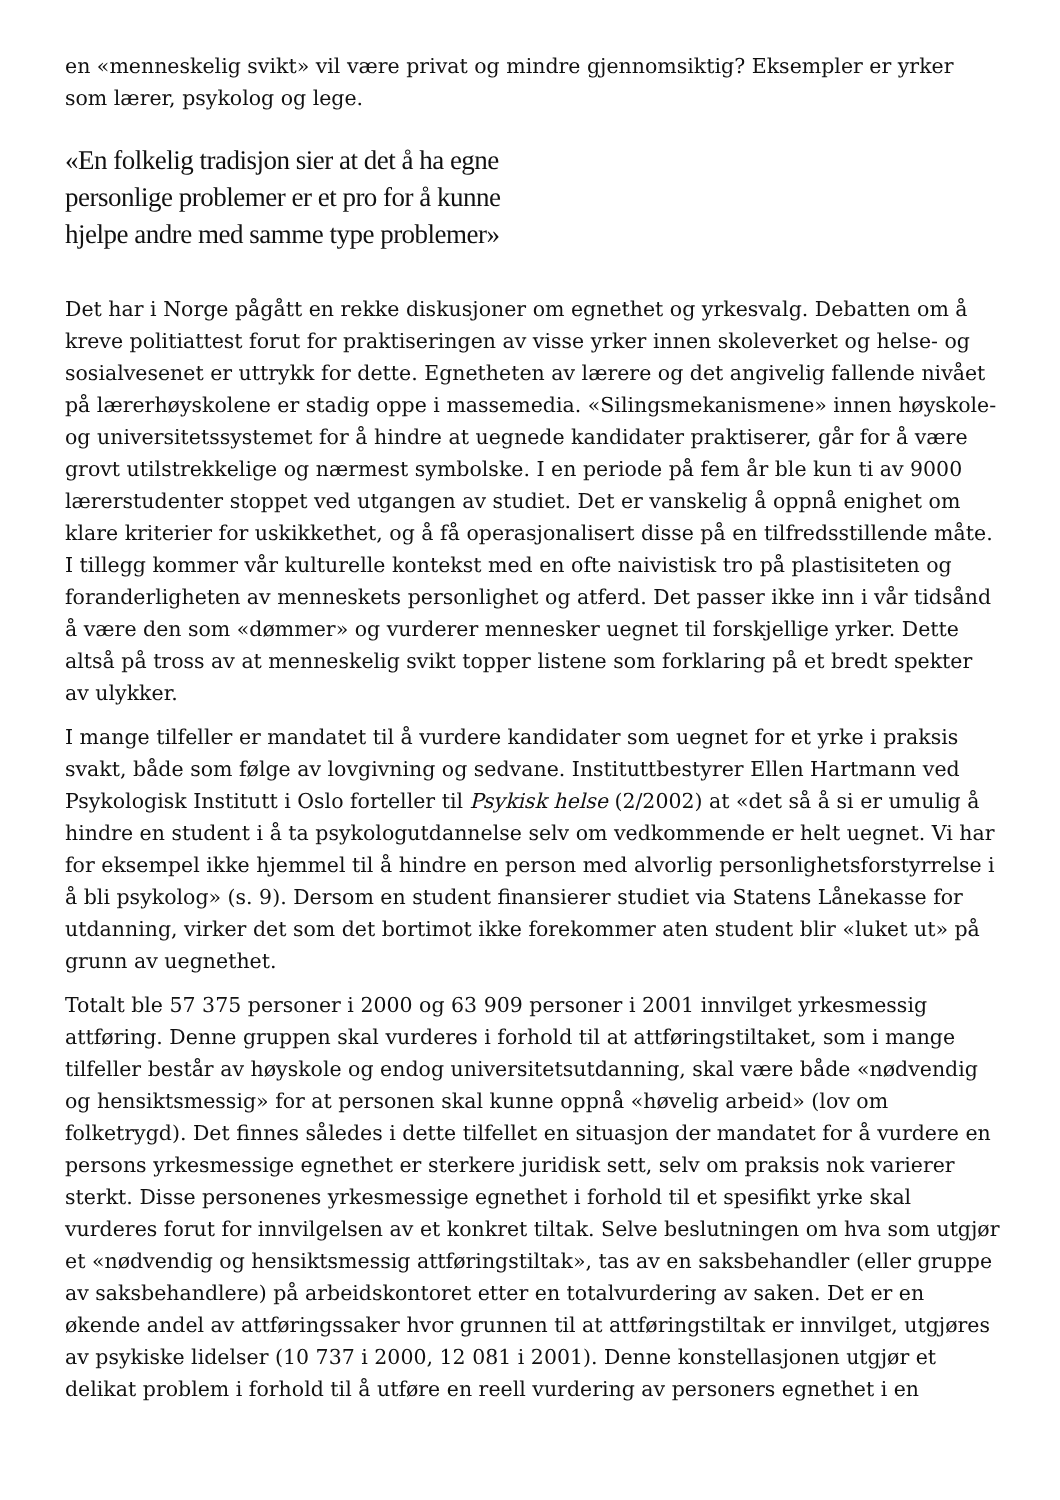en «menneskelig svikt» vil være privat og mindre gjennomsiktig? Eksempler er yrker som lærer, psykolog og lege.
«En folkelig tradisjon sier at det å ha egne personlige problemer er et pro for å kunne hjelpe andre med samme type problemer»
Det har i Norge pågått en rekke diskusjoner om egnethet og yrkesvalg. Debatten om å kreve politiattest forut for praktiseringen av visse yrker innen skoleverket og helse- og sosialvesenet er uttrykk for dette. Egnetheten av lærere og det angivelig fallende nivået på lærerhøyskolene er stadig oppe i massemedia. «Silingsmekanismene» innen høyskole- og universitetssystemet for å hindre at uegnede kandidater praktiserer, går for å være grovt utilstrekkelige og nærmest symbolske. I en periode på fem år ble kun ti av 9000 lærerstudenter stoppet ved utgangen av studiet. Det er vanskelig å oppnå enighet om klare kriterier for uskikkethet, og å få operasjonalisert disse på en tilfredsstillende måte. I tillegg kommer vår kulturelle kontekst med en ofte naivistisk tro på plastisiteten og foranderligheten av menneskets personlighet og atferd. Det passer ikke inn i vår tidsånd å være den som «dømmer» og vurderer mennesker uegnet til forskjellige yrker. Dette altså på tross av at menneskelig svikt topper listene som forklaring på et bredt spekter av ulykker.
I mange tilfeller er mandatet til å vurdere kandidater som uegnet for et yrke i praksis svakt, både som følge av lovgivning og sedvane. Instituttbestyrer Ellen Hartmann ved Psykologisk Institutt i Oslo forteller til Psykisk helse (2/2002) at «det så å si er umulig å hindre en student i å ta psykologutdannelse selv om vedkommende er helt uegnet. Vi har for eksempel ikke hjemmel til å hindre en person med alvorlig personlighetsforstyrrelse i å bli psykolog» (s. 9). Dersom en student finansierer studiet via Statens Lånekasse for utdanning, virker det som det bortimot ikke forekommer aten student blir «luket ut» på grunn av uegnethet.
Totalt ble 57 375 personer i 2000 og 63 909 personer i 2001 innvilget yrkesmessig attføring. Denne gruppen skal vurderes i forhold til at attføringstiltaket, som i mange tilfeller består av høyskole og endog universitetsutdanning, skal være både «nødvendig og hensiktsmessig» for at personen skal kunne oppnå «høvelig arbeid» (lov om folketrygd). Det finnes således i dette tilfellet en situasjon der mandatet for å vurdere en persons yrkesmessige egnethet er sterkere juridisk sett, selv om praksis nok varierer sterkt. Disse personenes yrkesmessige egnethet i forhold til et spesifikt yrke skal vurderes forut for innvilgelsen av et konkret tiltak. Selve beslutningen om hva som utgjør et «nødvendig og hensiktsmessig attføringstiltak», tas av en saksbehandler (eller gruppe av saksbehandlere) på arbeidskontoret etter en totalvurdering av saken. Det er en økende andel av attføringssaker hvor grunnen til at attføringstiltak er innvilget, utgjøres av psykiske lidelser (10 737 i 2000, 12 081 i 2001). Denne konstellasjonen utgjør et delikat problem i forhold til å utføre en reell vurdering av personers egnethet i en